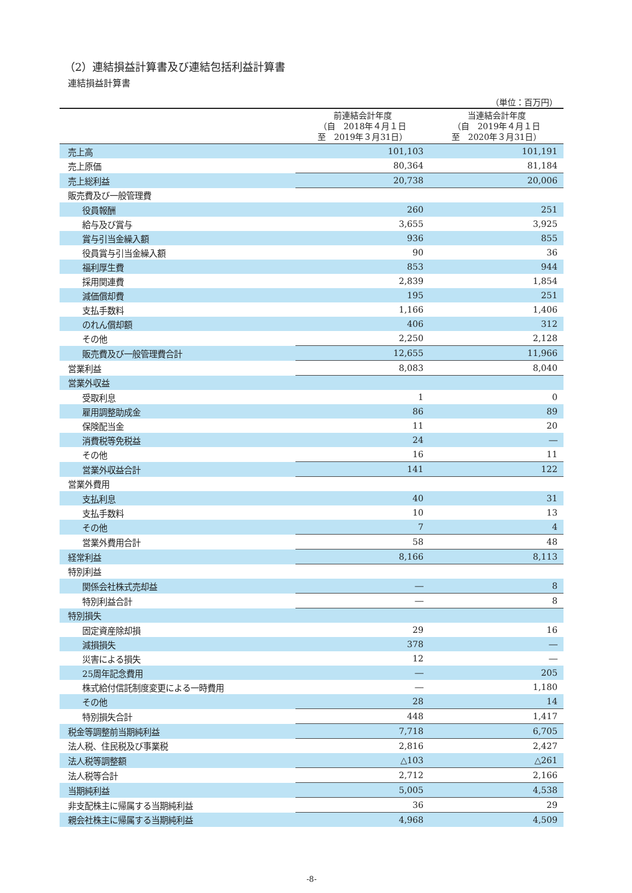（2）連結損益計算書及び連結包括利益計算書
連結損益計算書
（単位：百万円）
| | 前連結会計年度 （自 2018年４月１日 至 2019年３月31日） | 当連結会計年度 （自 2019年４月１日 至 2020年３月31日） |
| --- | --- | --- |
| 売上高 | 101,103 | 101,191 |
| 売上原価 | 80,364 | 81,184 |
| 売上総利益 | 20,738 | 20,006 |
| 販売費及び一般管理費 | | |
| 役員報酬 | 260 | 251 |
| 給与及び賞与 | 3,655 | 3,925 |
| 賞与引当金繰入額 | 936 | 855 |
| 役員賞与引当金繰入額 | 90 | 36 |
| 福利厚生費 | 853 | 944 |
| 採用関連費 | 2,839 | 1,854 |
| 減価償却費 | 195 | 251 |
| 支払手数料 | 1,166 | 1,406 |
| のれん償却額 | 406 | 312 |
| その他 | 2,250 | 2,128 |
| 販売費及び一般管理費合計 | 12,655 | 11,966 |
| 営業利益 | 8,083 | 8,040 |
| 営業外収益 | | |
| 受取利息 | 1 | 0 |
| 雇用調整助成金 | 86 | 89 |
| 保険配当金 | 11 | 20 |
| 消費税等免税益 | 24 | ― |
| その他 | 16 | 11 |
| 営業外収益合計 | 141 | 122 |
| 営業外費用 | | |
| 支払利息 | 40 | 31 |
| 支払手数料 | 10 | 13 |
| その他 | 7 | 4 |
| 営業外費用合計 | 58 | 48 |
| 経常利益 | 8,166 | 8,113 |
| 特別利益 | | |
| 関係会社株式売却益 | ― | 8 |
| 特別利益合計 | ― | 8 |
| 特別損失 | | |
| 固定資産除却損 | 29 | 16 |
| 減損損失 | 378 | ― |
| 災害による損失 | 12 | ― |
| 25周年記念費用 | ― | 205 |
| 株式給付信託制度変更による一時費用 | ― | 1,180 |
| その他 | 28 | 14 |
| 特別損失合計 | 448 | 1,417 |
| 税金等調整前当期純利益 | 7,718 | 6,705 |
| 法人税、住民税及び事業税 | 2,816 | 2,427 |
| 法人税等調整額 | △103 | △261 |
| 法人税等合計 | 2,712 | 2,166 |
| 当期純利益 | 5,005 | 4,538 |
| 非支配株主に帰属する当期純利益 | 36 | 29 |
| 親会社株主に帰属する当期純利益 | 4,968 | 4,509 |
-8-